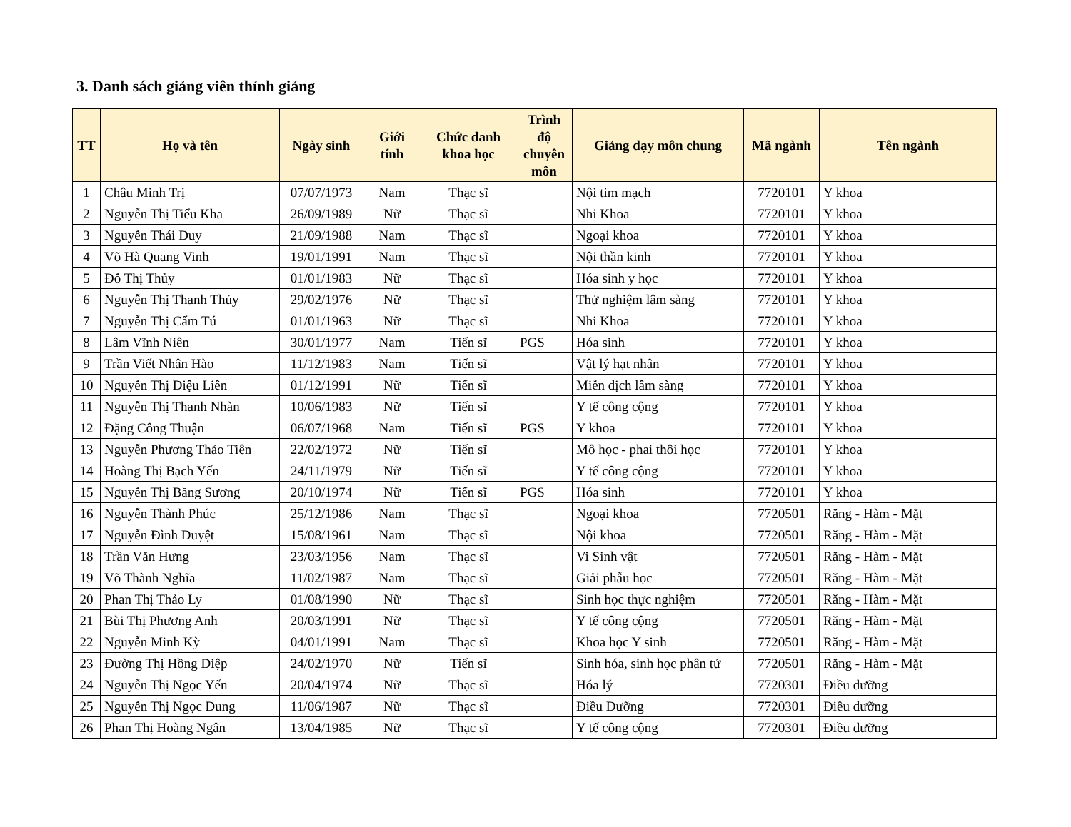3. Danh sách giảng viên thỉnh giảng
| TT | Họ và tên | Ngày sinh | Giới tính | Chức danh khoa học | Trình độ chuyên môn | Giảng dạy môn chung | Mã ngành | Tên ngành |
| --- | --- | --- | --- | --- | --- | --- | --- | --- |
| 1 | Châu Minh Trị | 07/07/1973 | Nam | Thạc sĩ | | Nội tim mạch | 7720101 | Y khoa |
| 2 | Nguyễn Thị Tiểu Kha | 26/09/1989 | Nữ | Thạc sĩ | | Nhi Khoa | 7720101 | Y khoa |
| 3 | Nguyễn Thái Duy | 21/09/1988 | Nam | Thạc sĩ | | Ngoại khoa | 7720101 | Y khoa |
| 4 | Võ Hà Quang Vinh | 19/01/1991 | Nam | Thạc sĩ | | Nội thần kinh | 7720101 | Y khoa |
| 5 | Đỗ Thị Thủy | 01/01/1983 | Nữ | Thạc sĩ | | Hóa sinh y học | 7720101 | Y khoa |
| 6 | Nguyễn Thị Thanh Thủy | 29/02/1976 | Nữ | Thạc sĩ | | Thử nghiệm lâm sàng | 7720101 | Y khoa |
| 7 | Nguyễn Thị Cẩm Tú | 01/01/1963 | Nữ | Thạc sĩ | | Nhi Khoa | 7720101 | Y khoa |
| 8 | Lâm Vĩnh Niên | 30/01/1977 | Nam | Tiến sĩ | PGS | Hóa sinh | 7720101 | Y khoa |
| 9 | Trần Viết Nhân Hào | 11/12/1983 | Nam | Tiến sĩ | | Vật lý hạt nhân | 7720101 | Y khoa |
| 10 | Nguyễn Thị Diệu Liên | 01/12/1991 | Nữ | Tiến sĩ | | Miễn dịch lâm sàng | 7720101 | Y khoa |
| 11 | Nguyễn Thị Thanh Nhàn | 10/06/1983 | Nữ | Tiến sĩ | | Y tế công cộng | 7720101 | Y khoa |
| 12 | Đặng Công Thuận | 06/07/1968 | Nam | Tiến sĩ | PGS | Y khoa | 7720101 | Y khoa |
| 13 | Nguyễn Phương Thảo Tiên | 22/02/1972 | Nữ | Tiến sĩ | | Mô học - phai thôi học | 7720101 | Y khoa |
| 14 | Hoàng Thị Bạch Yến | 24/11/1979 | Nữ | Tiến sĩ | | Y tế công cộng | 7720101 | Y khoa |
| 15 | Nguyễn Thị Băng Sương | 20/10/1974 | Nữ | Tiến sĩ | PGS | Hóa sinh | 7720101 | Y khoa |
| 16 | Nguyễn Thành Phúc | 25/12/1986 | Nam | Thạc sĩ | | Ngoại khoa | 7720501 | Răng - Hàm - Mặt |
| 17 | Nguyễn Đình Duyệt | 15/08/1961 | Nam | Thạc sĩ | | Nội khoa | 7720501 | Răng - Hàm - Mặt |
| 18 | Trần Văn Hưng | 23/03/1956 | Nam | Thạc sĩ | | Vi Sinh vật | 7720501 | Răng - Hàm - Mặt |
| 19 | Võ Thành Nghĩa | 11/02/1987 | Nam | Thạc sĩ | | Giải phẫu học | 7720501 | Răng - Hàm - Mặt |
| 20 | Phan Thị Thảo Ly | 01/08/1990 | Nữ | Thạc sĩ | | Sinh học thực nghiệm | 7720501 | Răng - Hàm - Mặt |
| 21 | Bùi Thị Phương Anh | 20/03/1991 | Nữ | Thạc sĩ | | Y tế công cộng | 7720501 | Răng - Hàm - Mặt |
| 22 | Nguyễn Minh Kỳ | 04/01/1991 | Nam | Thạc sĩ | | Khoa học Y sinh | 7720501 | Răng - Hàm - Mặt |
| 23 | Đường Thị Hồng Diệp | 24/02/1970 | Nữ | Tiến sĩ | | Sinh hóa, sinh học phân tử | 7720501 | Răng - Hàm - Mặt |
| 24 | Nguyễn Thị Ngọc Yến | 20/04/1974 | Nữ | Thạc sĩ | | Hóa lý | 7720301 | Điều dưỡng |
| 25 | Nguyễn Thị Ngọc Dung | 11/06/1987 | Nữ | Thạc sĩ | | Điều Dưỡng | 7720301 | Điều dưỡng |
| 26 | Phan Thị Hoàng Ngân | 13/04/1985 | Nữ | Thạc sĩ | | Y tế công cộng | 7720301 | Điều dưỡng |